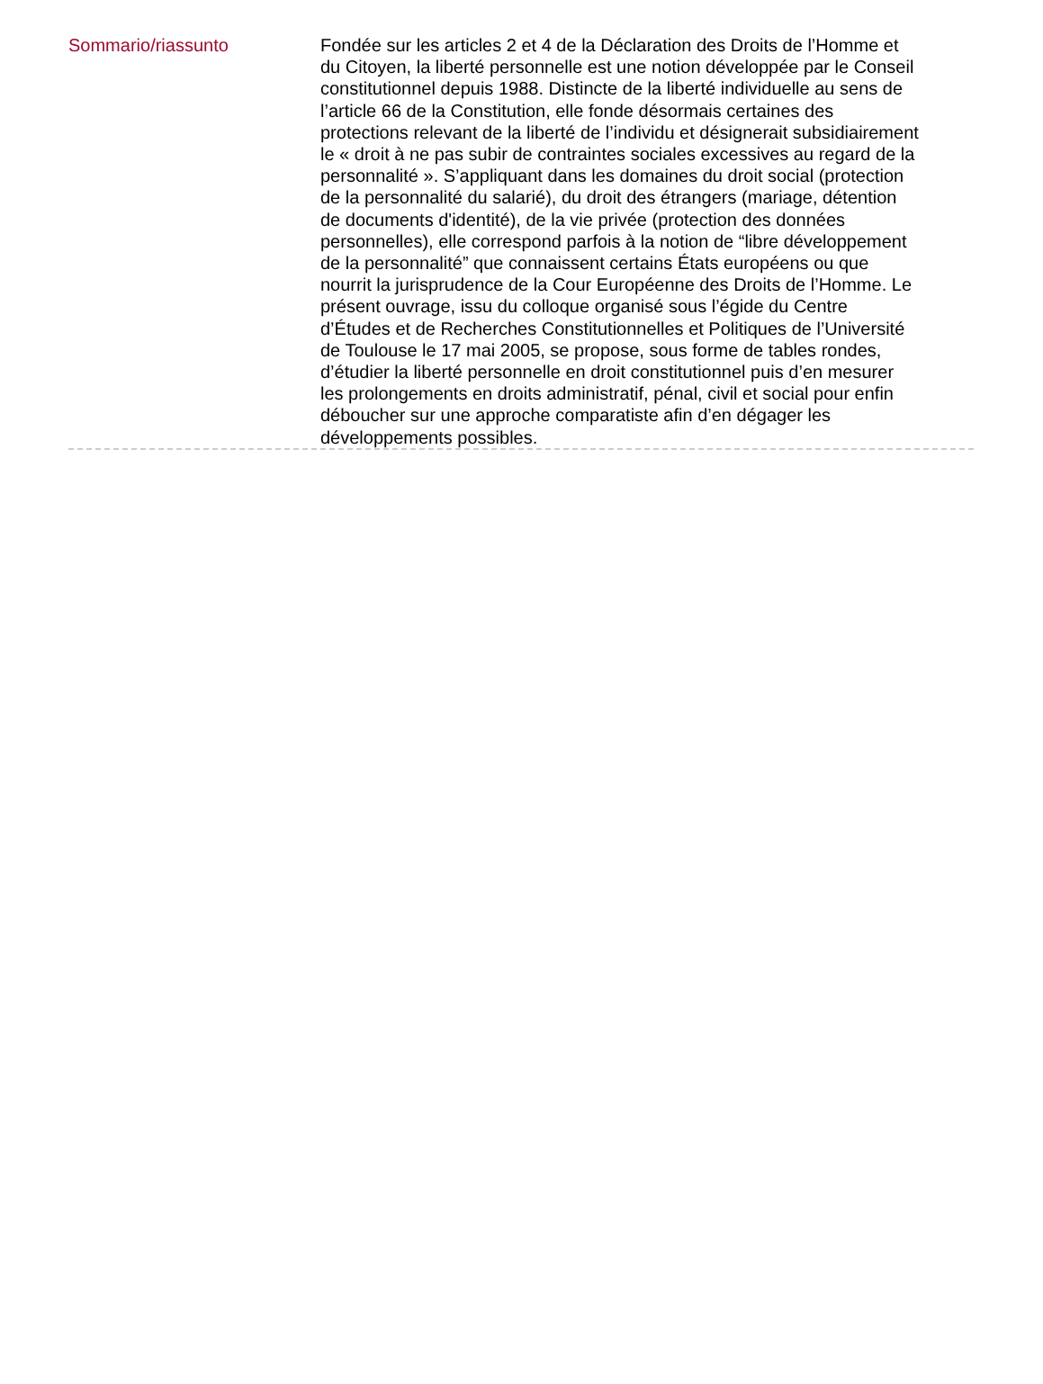Sommario/riassunto
Fondée sur les articles 2 et 4 de la Déclaration des Droits de l’Homme et du Citoyen, la liberté personnelle est une notion développée par le Conseil constitutionnel depuis 1988. Distincte de la liberté individuelle au sens de l’article 66 de la Constitution, elle fonde désormais certaines des protections relevant de la liberté de l’individu et désignerait subsidiairement le « droit à ne pas subir de contraintes sociales excessives au regard de la personnalité ». S’appliquant dans les domaines du droit social (protection de la personnalité du salarié), du droit des étrangers (mariage, détention de documents d'identité), de la vie privée (protection des données personnelles), elle correspond parfois à la notion de “libre développement de la personnalité” que connaissent certains États européens ou que nourrit la jurisprudence de la Cour Européenne des Droits de l’Homme. Le présent ouvrage, issu du colloque organisé sous l’égide du Centre d’Études et de Recherches Constitutionnelles et Politiques de l’Université de Toulouse le 17 mai 2005, se propose, sous forme de tables rondes, d’étudier la liberté personnelle en droit constitutionnel puis d’en mesurer les prolongements en droits administratif, pénal, civil et social pour enfin déboucher sur une approche comparatiste afin d’en dégager les développements possibles.